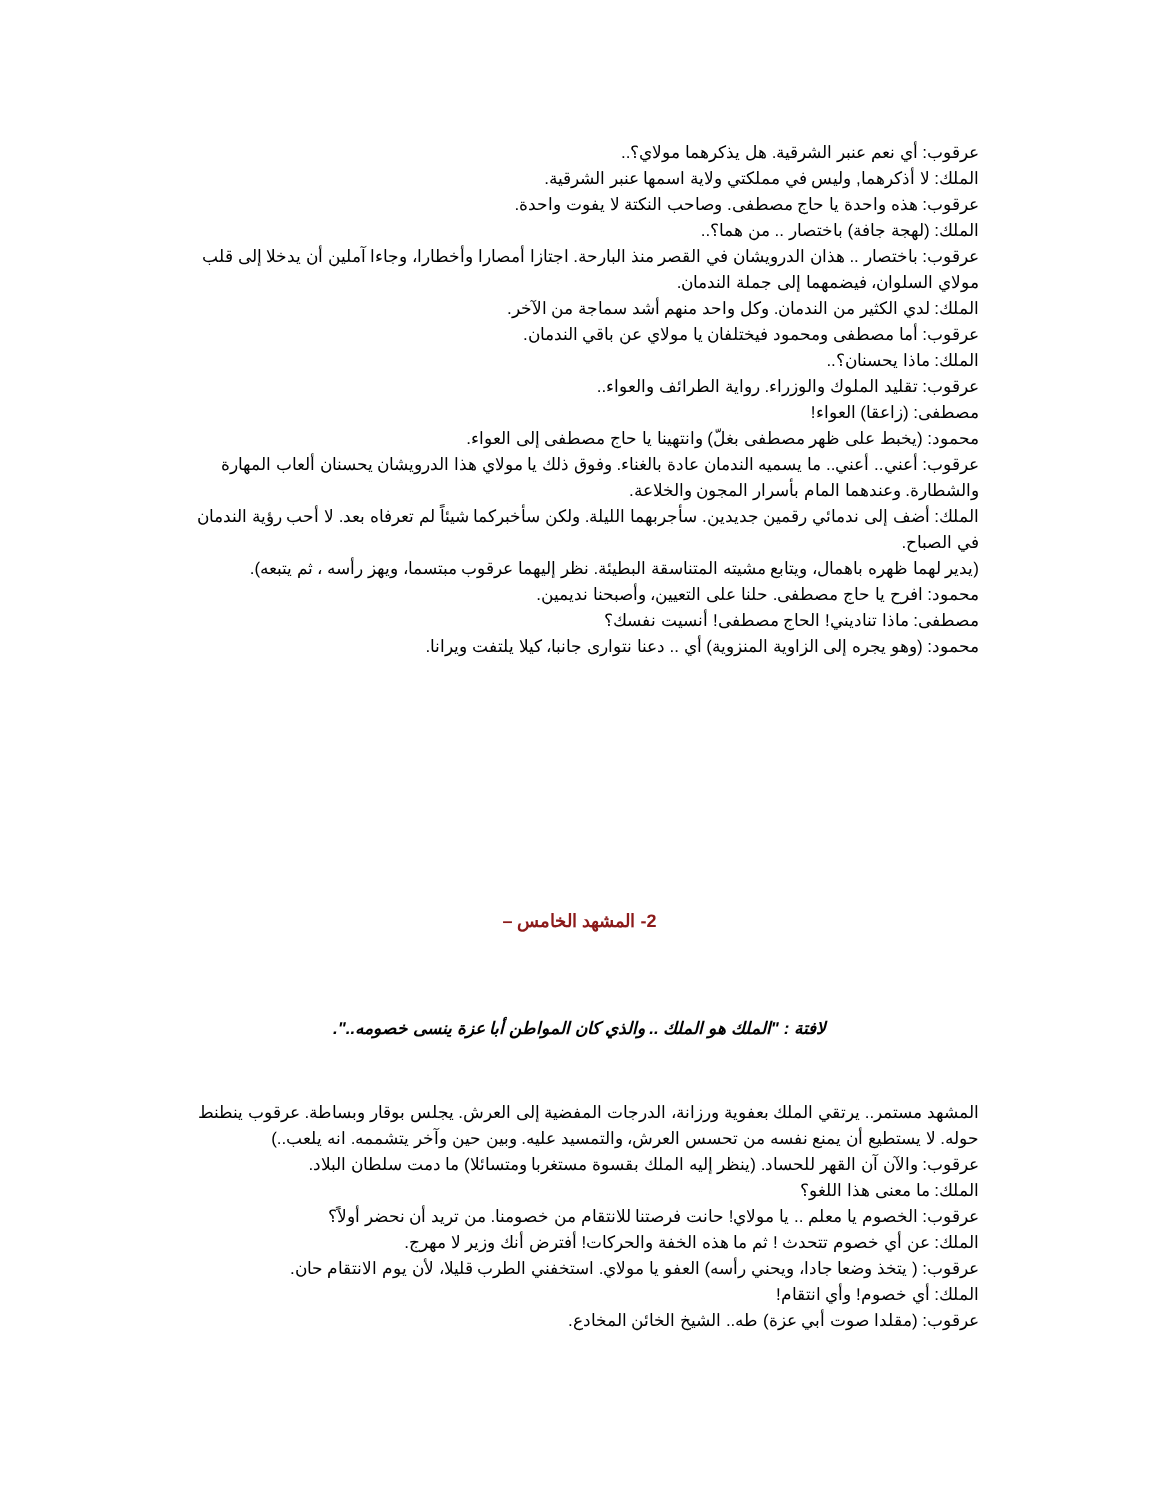عرقوب: أي نعم عنبر الشرقية. هل يذكرهما مولاي؟..
الملك: لا أذكرهما, وليس في مملكتي ولاية اسمها عنبر الشرقية.
عرقوب: هذه واحدة يا حاج مصطفى. وصاحب النكتة لا يفوت واحدة.
الملك: (لهجة جافة) باختصار .. من هما؟..
عرقوب: باختصار .. هذان الدرويشان في القصر منذ البارحة. اجتازا أمصارا وأخطارا، وجاءا آملين أن يدخلا إلى قلب مولاي السلوان، فيضمهما إلى جملة الندمان.
الملك: لدي الكثير من الندمان. وكل واحد منهم أشد سماجة من الآخر.
عرقوب: أما مصطفى ومحمود فيختلفان يا مولاي عن باقي الندمان.
الملك: ماذا يحسنان؟..
عرقوب: تقليد الملوك والوزراء. رواية الطرائف والعواء..
مصطفى: (زاعقا) العواء!
محمود: (يخبط على ظهر مصطفى بغلّ) وانتهينا يا حاج مصطفى إلى العواء.
عرقوب: أعني.. أعني.. ما يسميه الندمان عادة بالغناء. وفوق ذلك يا مولاي هذا الدرويشان يحسنان ألعاب المهارة والشطارة. وعندهما المام بأسرار المجون والخلاعة.
الملك: أضف إلى ندمائي رقمين جديدين. سأجربهما الليلة. ولكن سأخبركما شيئاً لم تعرفاه بعد. لا أحب رؤية الندمان في الصباح.
(يدير لهما ظهره باهمال، ويتابع مشيته المتناسقة البطيئة. نظر إليهما عرقوب مبتسما، ويهز رأسه ، ثم يتبعه).
محمود: افرح يا حاج مصطفى. حلنا على التعيين، وأصبحنا نديمين.
مصطفى: ماذا تناديني! الحاج مصطفى! أنسيت نفسك؟
محمود: (وهو يجره إلى الزاوية المنزوية) أي .. دعنا نتوارى جانبا، كيلا يلتفت ويرانا.
2- المشهد الخامس –
لافتة : "الملك هو الملك .. والذي كان المواطن أبا عزة ينسى خصومه..".
المشهد مستمر.. يرتقي الملك بعفوية ورزانة، الدرجات المفضية إلى العرش. يجلس بوقار وبساطة. عرقوب ينطنط حوله. لا يستطيع أن يمنع نفسه من تحسس العرش، والتمسيد عليه. وبين حين وآخر يتشممه. انه يلعب..)
عرقوب: والآن آن القهر للحساد. (ينظر إليه الملك بقسوة مستغربا ومتسائلا) ما دمت سلطان البلاد.
الملك: ما معنى هذا اللغو؟
عرقوب: الخصوم يا معلم .. يا مولاي! حانت فرصتنا للانتقام من خصومنا. من تريد أن نحضر أولاً؟
الملك: عن أي خصوم تتحدث ! ثم ما هذه الخفة والحركات! أفترض أنك وزير لا مهرج.
عرقوب: ( يتخذ وضعا جادا، ويحني رأسه) العفو يا مولاي. استخفني الطرب قليلا، لأن يوم الانتقام حان.
الملك: أي خصوم! وأي انتقام!
عرقوب: (مقلدا صوت أبي عزة) طه.. الشيخ الخائن المخادع.